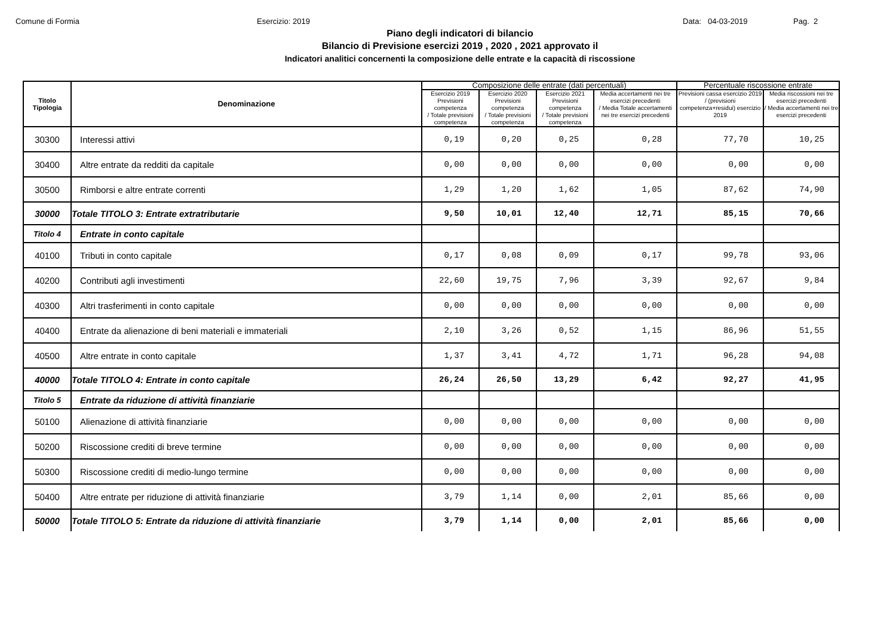Comune di Formia Esercizio: 2019 Data: 04-03-2019 Pag. 2
Piano degli indicatori di bilancio
Bilancio di Previsione esercizi 2019 , 2020 , 2021 approvato il
Indicatori analitici concernenti la composizione delle entrate e la capacità di riscossione
| Titolo Tipologia | Denominazione | Composizione delle entrate (dati percentuali) | | | | Percentuale riscossione entrate | |
| --- | --- | --- | --- | --- | --- | --- | --- |
| | | Esercizio 2019 Previsioni competenza / Totale previsioni competenza | Esercizio 2020 Previsioni competenza / Totale previsioni competenza | Esercizio 2021 Previsioni competenza / Totale previsioni competenza | Media accertamenti nei tre esercizi precedenti / Media Totale accertamenti nei tre esercizi precedenti | Previsioni cassa esercizio 2019 / (previsioni competenza+residui) esercizio 2019 | Media riscossioni nei tre esercizi precedenti / Media accertamenti nei tre esercizi precedenti |
| 30300 | Interessi attivi | 0,19 | 0,20 | 0,25 | 0,28 | 77,70 | 10,25 |
| 30400 | Altre entrate da redditi da capitale | 0,00 | 0,00 | 0,00 | 0,00 | 0,00 | 0,00 |
| 30500 | Rimborsi e altre entrate correnti | 1,29 | 1,20 | 1,62 | 1,05 | 87,62 | 74,90 |
| 30000 | Totale TITOLO 3: Entrate extratributarie | 9,50 | 10,01 | 12,40 | 12,71 | 85,15 | 70,66 |
| Titolo 4 | Entrate in conto capitale | | | | | | |
| 40100 | Tributi in conto capitale | 0,17 | 0,08 | 0,09 | 0,17 | 99,78 | 93,06 |
| 40200 | Contributi agli investimenti | 22,60 | 19,75 | 7,96 | 3,39 | 92,67 | 9,84 |
| 40300 | Altri trasferimenti in conto capitale | 0,00 | 0,00 | 0,00 | 0,00 | 0,00 | 0,00 |
| 40400 | Entrate da alienazione di beni materiali e immateriali | 2,10 | 3,26 | 0,52 | 1,15 | 86,96 | 51,55 |
| 40500 | Altre entrate in conto capitale | 1,37 | 3,41 | 4,72 | 1,71 | 96,28 | 94,08 |
| 40000 | Totale TITOLO 4: Entrate in conto capitale | 26,24 | 26,50 | 13,29 | 6,42 | 92,27 | 41,95 |
| Titolo 5 | Entrate da riduzione di attività finanziarie | | | | | | |
| 50100 | Alienazione di attività finanziarie | 0,00 | 0,00 | 0,00 | 0,00 | 0,00 | 0,00 |
| 50200 | Riscossione crediti di breve termine | 0,00 | 0,00 | 0,00 | 0,00 | 0,00 | 0,00 |
| 50300 | Riscossione crediti di medio-lungo termine | 0,00 | 0,00 | 0,00 | 0,00 | 0,00 | 0,00 |
| 50400 | Altre entrate per riduzione di attività finanziarie | 3,79 | 1,14 | 0,00 | 2,01 | 85,66 | 0,00 |
| 50000 | Totale TITOLO 5: Entrate da riduzione di attività finanziarie | 3,79 | 1,14 | 0,00 | 2,01 | 85,66 | 0,00 |